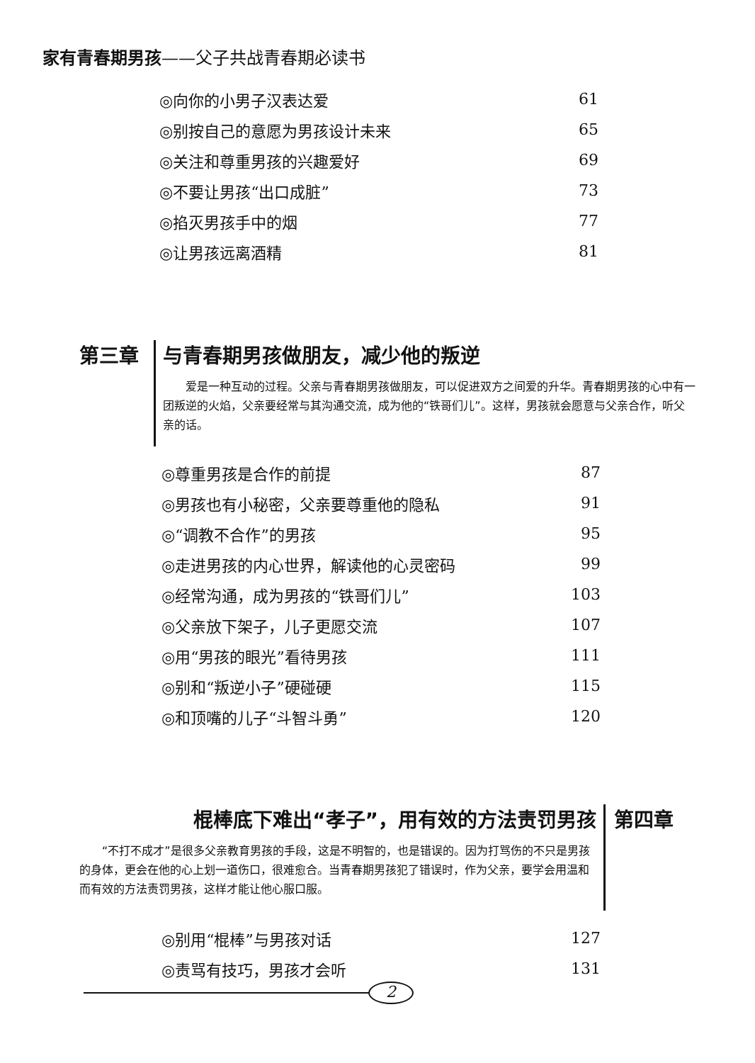家有青春期男孩——父子共战青春期必读书
◎向你的小男子汉表达爱 61
◎别按自己的意愿为男孩设计未来 65
◎关注和尊重男孩的兴趣爱好 69
◎不要让男孩“出口成脏” 73
◎掐灭男孩手中的烟 77
◎让男孩远离酒精 81
第三章
与青春期男孩做朋友，减少他的叛逆
　　爱是一种互动的过程。父亲与青春期男孩做朋友，可以促进双方之间爱的升华。青春期男孩的心中有一团叛逆的火焰，父亲要经常与其沟通交流，成为他的“铁哥们儿”。这样，男孩就会愿意与父亲合作，听父亲的话。
◎尊重男孩是合作的前提 87
◎男孩也有小秘密，父亲要尊重他的隐私 91
◎“调教不合作”的男孩 95
◎走进男孩的内心世界，解读他的心灵密码 99
◎经常沟通，成为男孩的“铁哥们儿” 103
◎父亲放下架子，儿子更愿交流 107
◎用“男孩的眼光”看待男孩 111
◎别和“叛逆小子”硬碰硬 115
◎和顶嘴的儿子“斗智斗勇” 120
棍棒底下难出“孝子”，用有效的方法责罚男孩
　　“不打不成才”是很多父亲教育男孩的手段，这是不明智的，也是错误的。因为打骂伤的不只是男孩的身体，更会在他的心上划一道伤口，很难愈合。当青春期男孩犯了错误时，作为父亲，要学会用温和而有效的方法责罚男孩，这样才能让他心服口服。
第四章
◎别用“棍棒”与男孩对话 127
◎责骂有技巧，男孩才会听 131
2